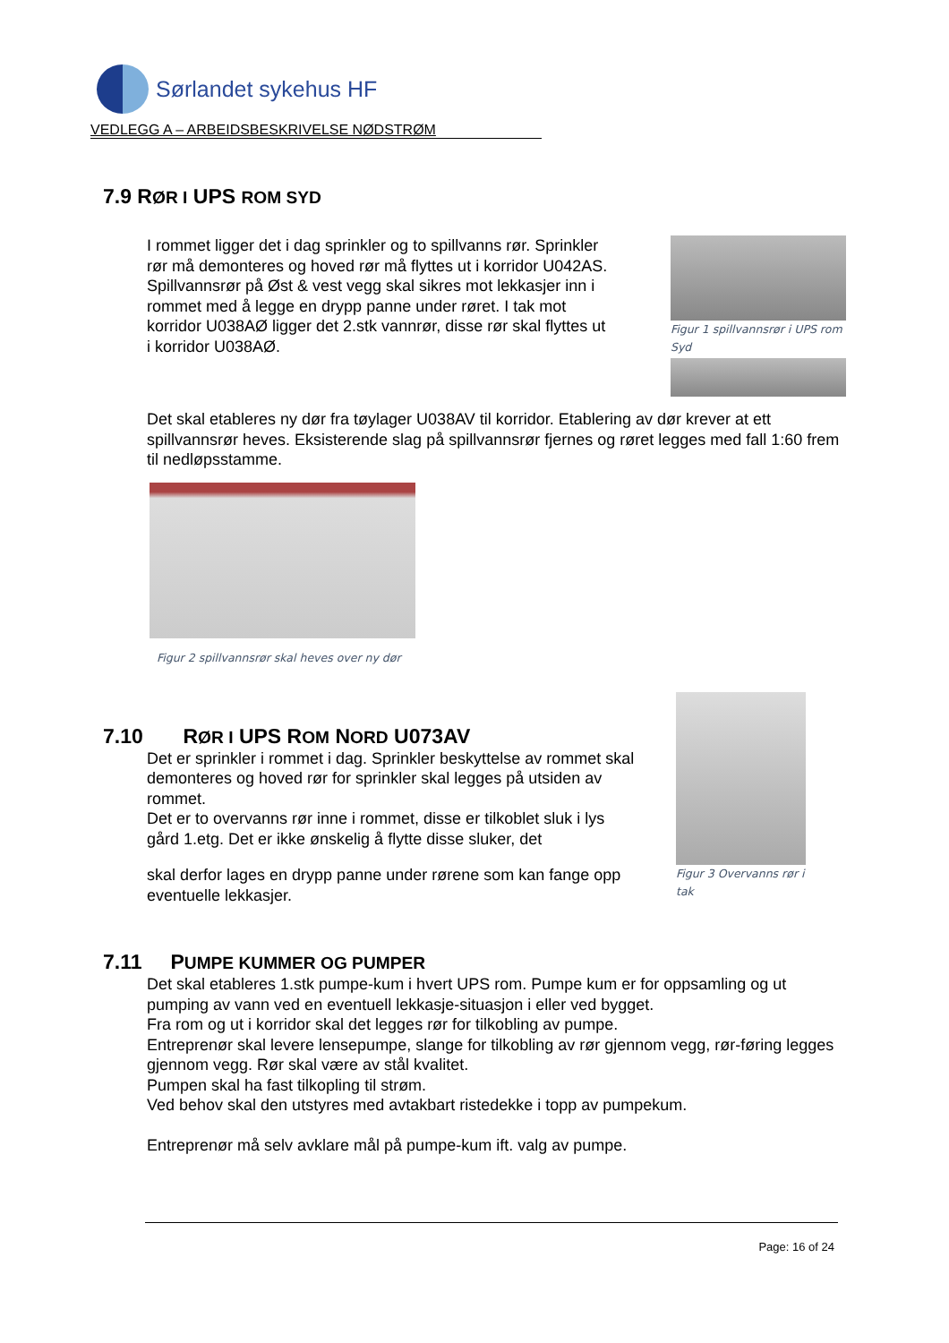Sørlandet sykehus HF
VEDLEGG A – ARBEIDSBESKRIVELSE NØDSTRØM
7.9 RØR I UPS ROM SYD
I rommet ligger det i dag sprinkler og to spillvanns rør. Sprinkler rør må demonteres og hoved rør må flyttes ut i korridor U042AS.
Spillvannsrør på Øst & vest vegg skal sikres mot lekkasjer inn i rommet med å legge en drypp panne under røret. I tak mot korridor U038AØ ligger det 2.stk vannrør, disse rør skal flyttes ut i korridor U038AØ.
Figur 1 spillvannsrør i UPS rom Syd
Det skal etableres ny dør fra tøylager U038AV til korridor. Etablering av dør krever at ett spillvannsrør heves. Eksisterende slag på spillvannsrør fjernes og røret legges med fall 1:60 frem til nedløpsstamme.
Figur 2 spillvannsrør skal heves over ny dør
7.10 RØR I UPS ROM NORD U073AV
Det er sprinkler i rommet i dag. Sprinkler beskyttelse av rommet skal demonteres og hoved rør for sprinkler skal legges på utsiden av rommet.
Det er to overvanns rør inne i rommet, disse er tilkoblet sluk i lys gård 1.etg. Det er ikke ønskelig å flytte disse sluker, det
skal derfor lages en drypp panne under rørene som kan fange opp eventuelle lekkasjer.
Figur 3 Overvanns rør i tak
7.11 PUMPE KUMMER OG PUMPER
Det skal etableres 1.stk pumpe-kum i hvert UPS rom. Pumpe kum er for oppsamling og ut pumping av vann ved en eventuell lekkasje-situasjon i eller ved bygget.
Fra rom og ut i korridor skal det legges rør for tilkobling av pumpe.
Entreprenør skal levere lensepumpe, slange for tilkobling av rør gjennom vegg, rør-føring legges gjennom vegg. Rør skal være av stål kvalitet.
Pumpen skal ha fast tilkopling til strøm.
Ved behov skal den utstyres med avtakbart ristedekke i topp av pumpekum.
Entreprenør må selv avklare mål på pumpe-kum ift. valg av pumpe.
Page: 16 of 24